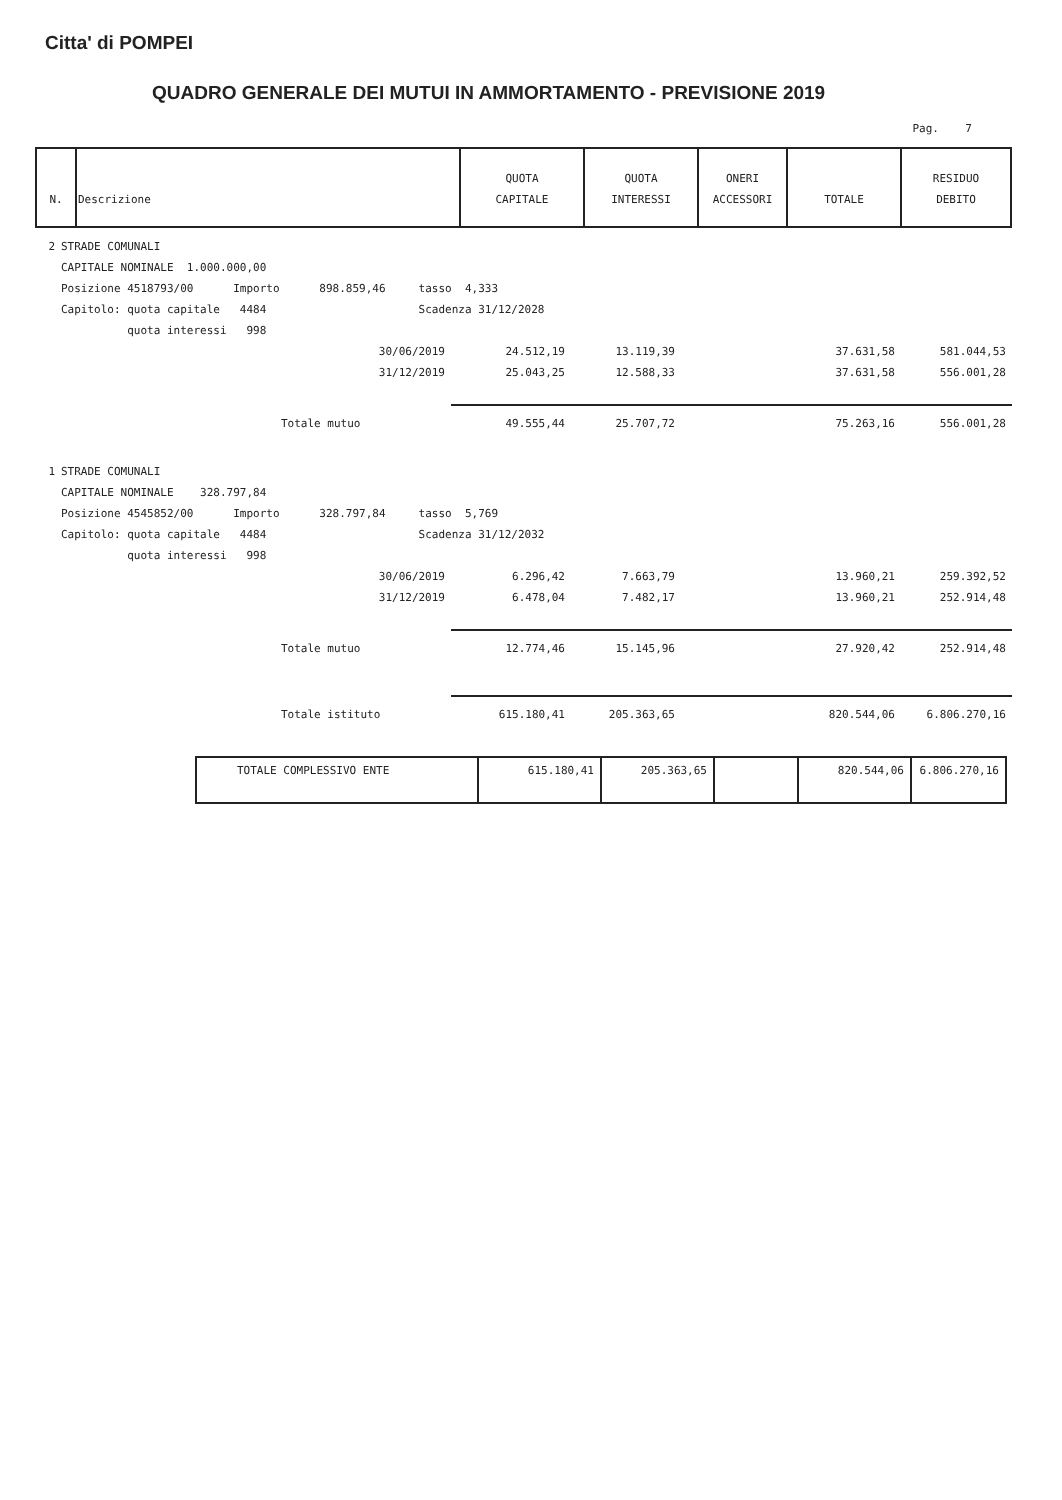Citta' di POMPEI
QUADRO GENERALE DEI MUTUI IN AMMORTAMENTO - PREVISIONE 2019
Pag. 7
| N. | Descrizione | QUOTA CAPITALE | QUOTA INTERESSI | ONERI ACCESSORI | TOTALE | RESIDUO DEBITO |
| --- | --- | --- | --- | --- | --- | --- |
| 2 | STRADE COMUNALI | | | | | |
| | CAPITALE NOMINALE 1.000.000,00 | | | | | |
| | Posizione 4518793/00 Importo 898.859,46 tasso 4,333 | | | | | |
| | Capitolo: quota capitale 4484 Scadenza 31/12/2028 | | | | | |
| | quota interessi 998 | | | | | |
| | 30/06/2019 | 24.512,19 | 13.119,39 | | 37.631,58 | 581.044,53 |
| | 31/12/2019 | 25.043,25 | 12.588,33 | | 37.631,58 | 556.001,28 |
| | Totale mutuo | 49.555,44 | 25.707,72 | | 75.263,16 | 556.001,28 |
| 1 | STRADE COMUNALI | | | | | |
| | CAPITALE NOMINALE 328.797,84 | | | | | |
| | Posizione 4545852/00 Importo 328.797,84 tasso 5,769 | | | | | |
| | Capitolo: quota capitale 4484 Scadenza 31/12/2032 | | | | | |
| | quota interessi 998 | | | | | |
| | 30/06/2019 | 6.296,42 | 7.663,79 | | 13.960,21 | 259.392,52 |
| | 31/12/2019 | 6.478,04 | 7.482,17 | | 13.960,21 | 252.914,48 |
| | Totale mutuo | 12.774,46 | 15.145,96 | | 27.920,42 | 252.914,48 |
| | Totale istituto | 615.180,41 | 205.363,65 | | 820.544,06 | 6.806.270,16 |
| TOTALE COMPLESSIVO ENTE | 615.180,41 | 205.363,65 | | 820.544,06 | 6.806.270,16 |